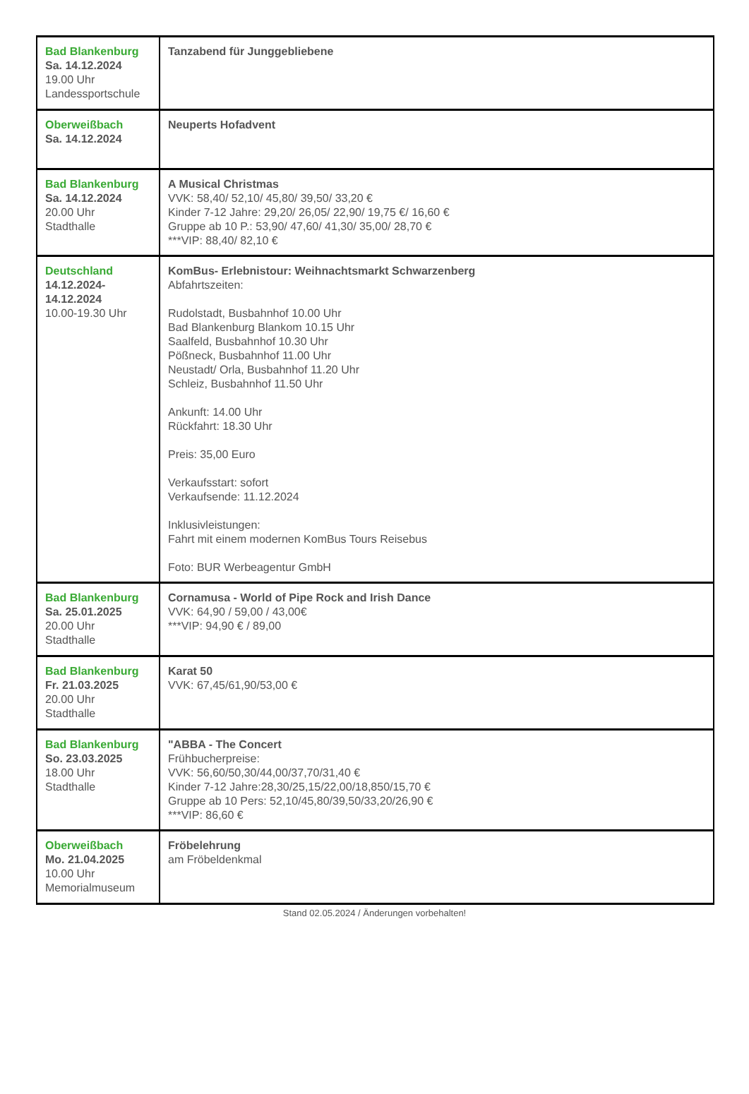| Bad Blankenburg Sa. 14.12.2024 19.00 Uhr Landessportschule | Tanzabend für Junggebliebene |
| Oberweißbach Sa. 14.12.2024 | Neuperts Hofadvent |
| Bad Blankenburg Sa. 14.12.2024 20.00 Uhr Stadthalle | A Musical Christmas VVK: 58,40/ 52,10/ 45,80/ 39,50/ 33,20 € Kinder 7-12 Jahre: 29,20/ 26,05/ 22,90/ 19,75 €/ 16,60 € Gruppe ab 10 P.: 53,90/ 47,60/ 41,30/ 35,00/ 28,70 € ***VIP: 88,40/ 82,10 € |
| Deutschland 14.12.2024- 14.12.2024 10.00-19.30 Uhr | KomBus- Erlebnistour: Weihnachtsmarkt Schwarzenberg Abfahrtszeiten: Rudolstadt, Busbahnhof 10.00 Uhr Bad Blankenburg Blankom 10.15 Uhr Saalfeld, Busbahnhof 10.30 Uhr Pößneck, Busbahnhof 11.00 Uhr Neustadt/ Orla, Busbahnhof 11.20 Uhr Schleiz, Busbahnhof 11.50 Uhr Ankunft: 14.00 Uhr Rückfahrt: 18.30 Uhr Preis: 35,00 Euro Verkaufsstart: sofort Verkaufsende: 11.12.2024 Inklusivleistungen: Fahrt mit einem modernen KomBus Tours Reisebus Foto: BUR Werbeagentur GmbH |
| Bad Blankenburg Sa. 25.01.2025 20.00 Uhr Stadthalle | Cornamusa - World of Pipe Rock and Irish Dance VVK: 64,90 / 59,00 / 43,00€ ***VIP: 94,90 € / 89,00 |
| Bad Blankenburg Fr. 21.03.2025 20.00 Uhr Stadthalle | Karat 50 VVK: 67,45/61,90/53,00 € |
| Bad Blankenburg So. 23.03.2025 18.00 Uhr Stadthalle | "ABBA - The Concert Frühbucherpreise: VVK: 56,60/50,30/44,00/37,70/31,40 € Kinder 7-12 Jahre:28,30/25,15/22,00/18,850/15,70 € Gruppe ab 10 Pers: 52,10/45,80/39,50/33,20/26,90 € ***VIP: 86,60 € |
| Oberweißbach Mo. 21.04.2025 10.00 Uhr Memorialmuseum | Fröbelehrung am Fröbeldenkmal |
Stand 02.05.2024 / Änderungen vorbehalten!